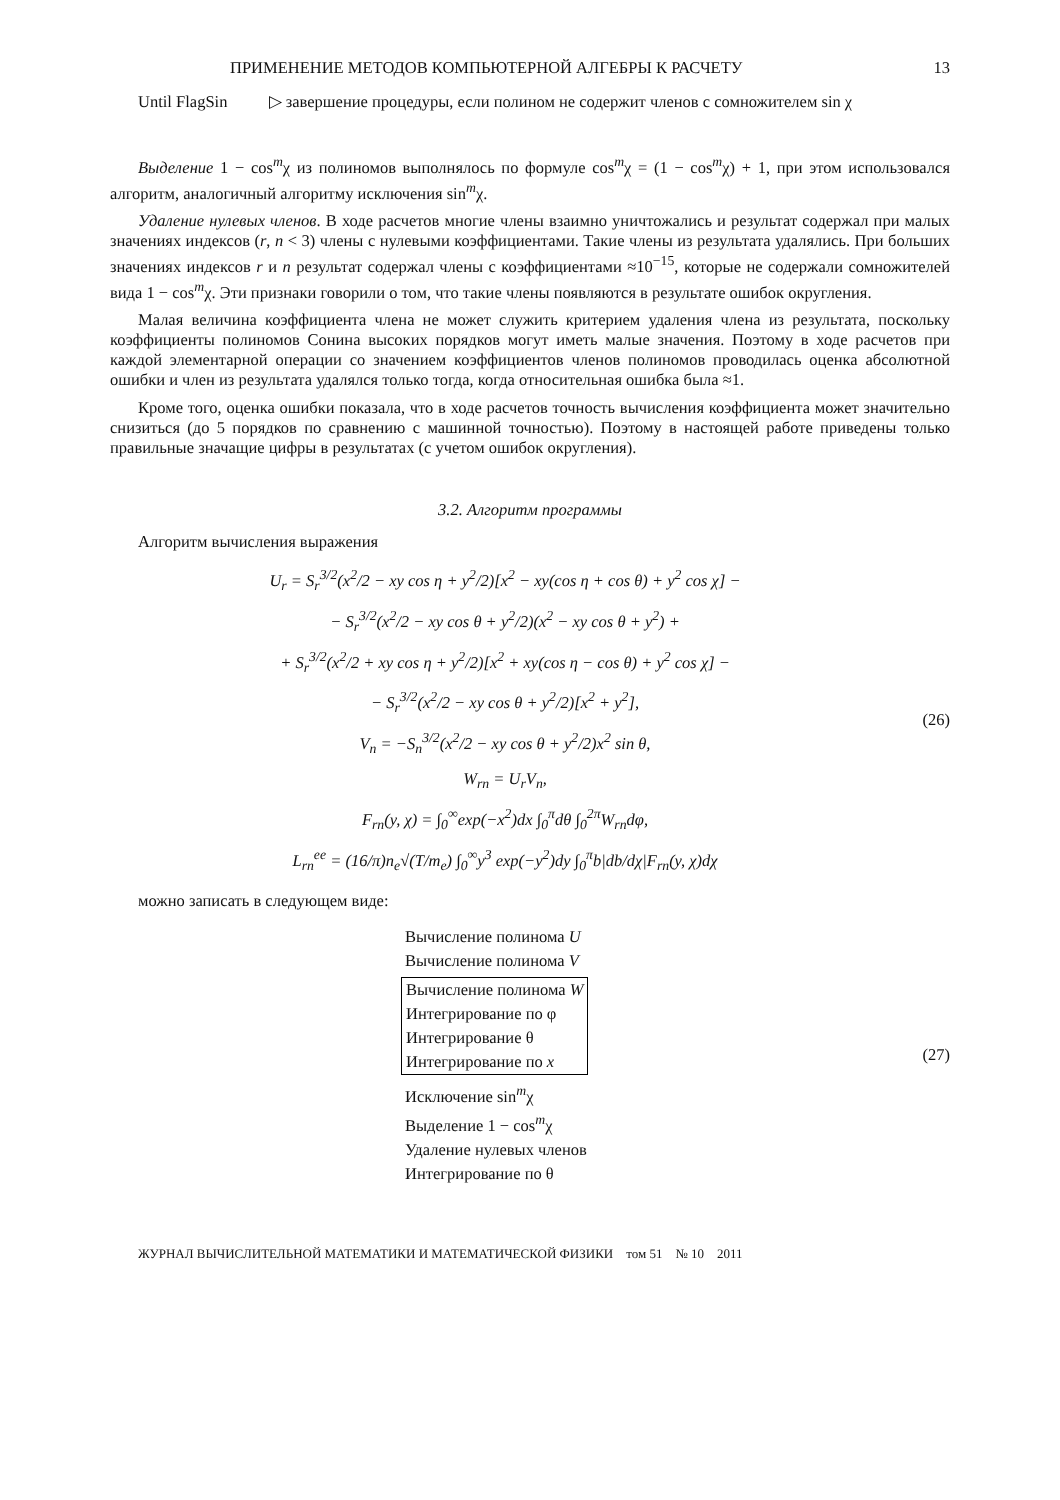ПРИМЕНЕНИЕ МЕТОДОВ КОМПЬЮТЕРНОЙ АЛГЕБРЫ К РАСЧЕТУ 13
Until FlagSin ▷ завершение процедуры, если полином не содержит членов с сомножителем sin χ
Выделение 1 − cos<sup>m</sup>χ из полиномов выполнялось по формуле cos<sup>m</sup>χ = (1 − cos<sup>m</sup>χ) + 1, при этом использовался алгоритм, аналогичный алгоритму исключения sin<sup>m</sup>χ.
Удаление нулевых членов. В ходе расчетов многие члены взаимно уничтожались и результат содержал при малых значениях индексов (r, n < 3) члены с нулевыми коэффициентами. Такие члены из результата удалялись. При больших значениях индексов r и n результат содержал члены с коэффициентами ≈10<sup>−15</sup>, которые не содержали сомножителей вида 1 − cos<sup>m</sup>χ. Эти признаки говорили о том, что такие члены появляются в результате ошибок округления.
Малая величина коэффициента члена не может служить критерием удаления члена из результата, поскольку коэффициенты полиномов Сонина высоких порядков могут иметь малые значения. Поэтому в ходе расчетов при каждой элементарной операции со значением коэффициентов членов полиномов проводилась оценка абсолютной ошибки и член из результата удалялся только тогда, когда относительная ошибка была ≈1.
Кроме того, оценка ошибки показала, что в ходе расчетов точность вычисления коэффициента может значительно снизиться (до 5 порядков по сравнению с машинной точностью). Поэтому в настоящей работе приведены только правильные значащие цифры в результатах (с учетом ошибок округления).
3.2. Алгоритм программы
Алгоритм вычисления выражения
U<sub>r</sub> = S<sub>r</sub><sup>3/2</sup>(x<sup>2</sup>/2 − xy cos η + y<sup>2</sup>/2)[x<sup>2</sup> − xy(cos η + cos θ) + y<sup>2</sup> cos χ] −
− S<sub>r</sub><sup>3/2</sup>(x<sup>2</sup>/2 − xy cos θ + y<sup>2</sup>/2)(x<sup>2</sup> − xy cos θ + y<sup>2</sup>) +
+ S<sub>r</sub><sup>3/2</sup>(x<sup>2</sup>/2 + xy cos η + y<sup>2</sup>/2)[x<sup>2</sup> + xy(cos η − cos θ) + y<sup>2</sup> cos χ] −
− S<sub>r</sub><sup>3/2</sup>(x<sup>2</sup>/2 − xy cos θ + y<sup>2</sup>/2)[x<sup>2</sup> + y<sup>2</sup>],
V<sub>n</sub> = −S<sub>n</sub><sup>3/2</sup>(x<sup>2</sup>/2 − xy cos θ + y<sup>2</sup>/2)x<sup>2</sup> sin θ,
W<sub>rn</sub> = U<sub>r</sub>V<sub>n</sub>,
F<sub>rn</sub>(y, χ) = ∫<sub>0</sub><sup>∞</sup>exp(−x<sup>2</sup>)dx ∫<sub>0</sub><sup>π</sup>dθ ∫<sub>0</sub><sup>2π</sup>W<sub>rn</sub>dφ,
L<sub>rn</sub><sup>ee</sup> = (16/π)n<sub>e</sub>√(T/m<sub>e</sub>) ∫<sub>0</sub><sup>∞</sup>y<sup>3</sup> exp(−y<sup>2</sup>)dy ∫<sub>0</sub><sup>π</sup>b|db/dχ|F<sub>rn</sub>(y, χ)dχ
(26)
можно записать в следующем виде:
Вычисление полинома U
Вычисление полинома V
Вычисление полинома W
Интегрирование по φ
Интегрирование θ
Интегрирование по x
Исключение sin<sup>m</sup>χ
Выделение 1 − cos<sup>m</sup>χ
Удаление нулевых членов
Интегрирование по θ
(27)
ЖУРНАЛ ВЫЧИСЛИТЕЛЬНОЙ МАТЕМАТИКИ И МАТЕМАТИЧЕСКОЙ ФИЗИКИ том 51 № 10 2011